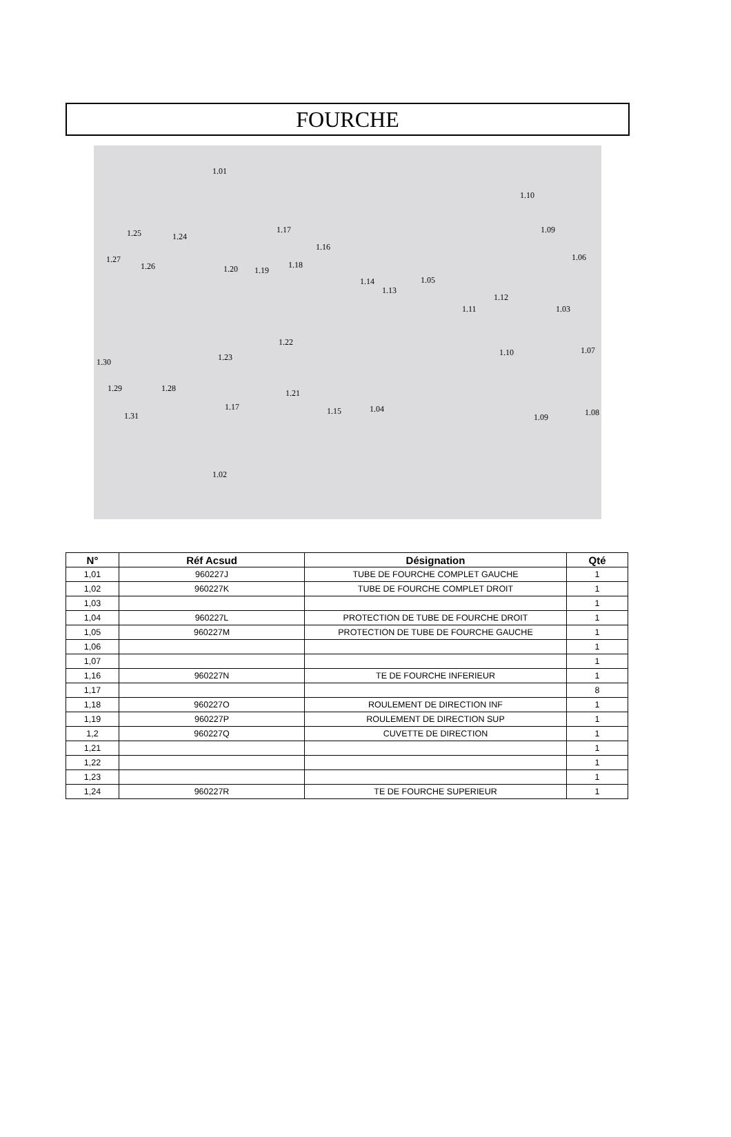FOURCHE
1.01
1.10
1.09 1.25 1.24
1.17
1.16
1.27
1.26 1.20 1.19
1.18
1.06
1.05 1.14
1.13
1.12
1.11 1.03
1.22
1.23 1.10 1.07
1.30
1.28 1.29 1.21
1.17 1.15 1.04 1.08 1.09 1.31
1.02
| N° | Réf Acsud | Désignation | Qté |
| --- | --- | --- | --- |
| 1,01 | 960227J | TUBE DE FOURCHE COMPLET GAUCHE | 1 |
| 1,02 | 960227K | TUBE DE FOURCHE COMPLET DROIT | 1 |
| 1,03 | | | 1 |
| 1,04 | 960227L | PROTECTION DE TUBE DE FOURCHE DROIT | 1 |
| 1,05 | 960227M | PROTECTION DE TUBE DE FOURCHE GAUCHE | 1 |
| 1,06 | | | 1 |
| 1,07 | | | 1 |
| 1,16 | 960227N | TE DE FOURCHE INFERIEUR | 1 |
| 1,17 | | | 8 |
| 1,18 | 960227O | ROULEMENT DE DIRECTION INF | 1 |
| 1,19 | 960227P | ROULEMENT DE DIRECTION SUP | 1 |
| 1,2 | 960227Q | CUVETTE DE DIRECTION | 1 |
| 1,21 | | | 1 |
| 1,22 | | | 1 |
| 1,23 | | | 1 |
| 1,24 | 960227R | TE DE FOURCHE SUPERIEUR | 1 |